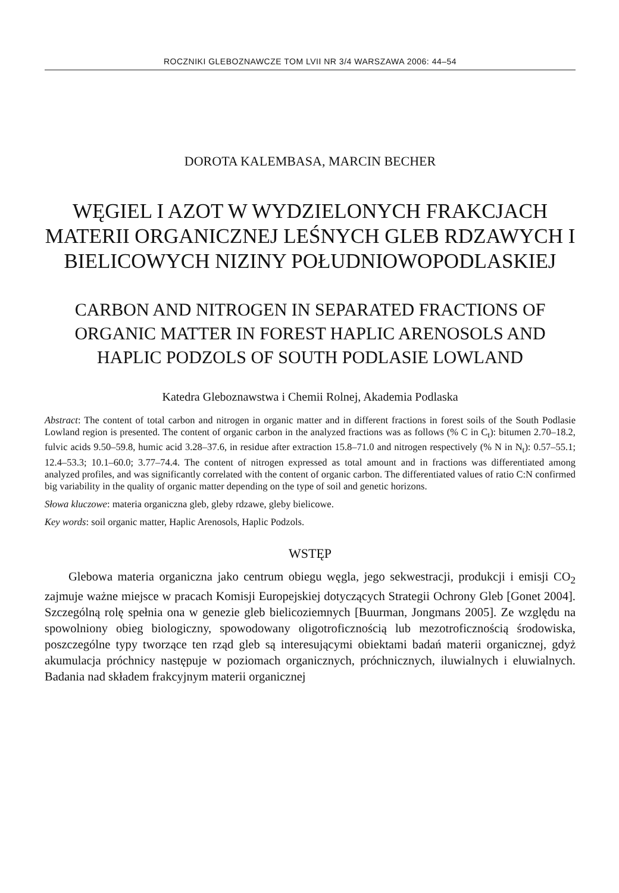ROCZNIKI GLEBOZNAWCZE TOM LVII NR 3/4 WARSZAWA 2006: 44–54
DOROTA KALEMBASA, MARCIN BECHER
WĘGIEL I AZOT W WYDZIELONYCH FRAKCJACH MATERII ORGANICZNEJ LEŚNYCH GLEB RDZAWYCH I BIELICOWYCH NIZINY POŁUDNIOWOPODLASKIEJ
CARBON AND NITROGEN IN SEPARATED FRACTIONS OF ORGANIC MATTER IN FOREST HAPLIC ARENOSOLS AND HAPLIC PODZOLS OF SOUTH PODLASIE LOWLAND
Katedra Gleboznawstwa i Chemii Rolnej, Akademia Podlaska
Abstract: The content of total carbon and nitrogen in organic matter and in different fractions in forest soils of the South Podlasie Lowland region is presented. The content of organic carbon in the analyzed fractions was as follows (% C in C<sub>t</sub>): bitumen 2.70–18.2, fulvic acids 9.50–59.8, humic acid 3.28–37.6, in residue after extraction 15.8–71.0 and nitrogen respectively (% N in N<sub>t</sub>): 0.57–55.1; 12.4–53.3; 10.1–60.0; 3.77–74.4. The content of nitrogen expressed as total amount and in fractions was differentiated among analyzed profiles, and was significantly correlated with the content of organic carbon. The differentiated values of ratio C:N confirmed big variability in the quality of organic matter depending on the type of soil and genetic horizons.
Słowa kluczowe: materia organiczna gleb, gleby rdzawe, gleby bielicowe.
Key words: soil organic matter, Haplic Arenosols, Haplic Podzols.
WSTĘP
Glebowa materia organiczna jako centrum obiegu węgla, jego sekwestracji, produkcji i emisji CO<sub>2</sub> zajmuje ważne miejsce w pracach Komisji Europejskiej dotyczących Strategii Ochrony Gleb [Gonet 2004]. Szczególną rolę spełnia ona w genezie gleb bielicoziemnych [Buurman, Jongmans 2005]. Ze względu na spowolniony obieg biologiczny, spowodowany oligotroficznością lub mezotroficznością środowiska, poszczególne typy tworzące ten rząd gleb są interesującymi obiektami badań materii organicznej, gdyż akumulacja próchnicy następuje w poziomach organicznych, próchnicznych, iluwialnych i eluwialnych. Badania nad składem frakcyjnym materii organicznej